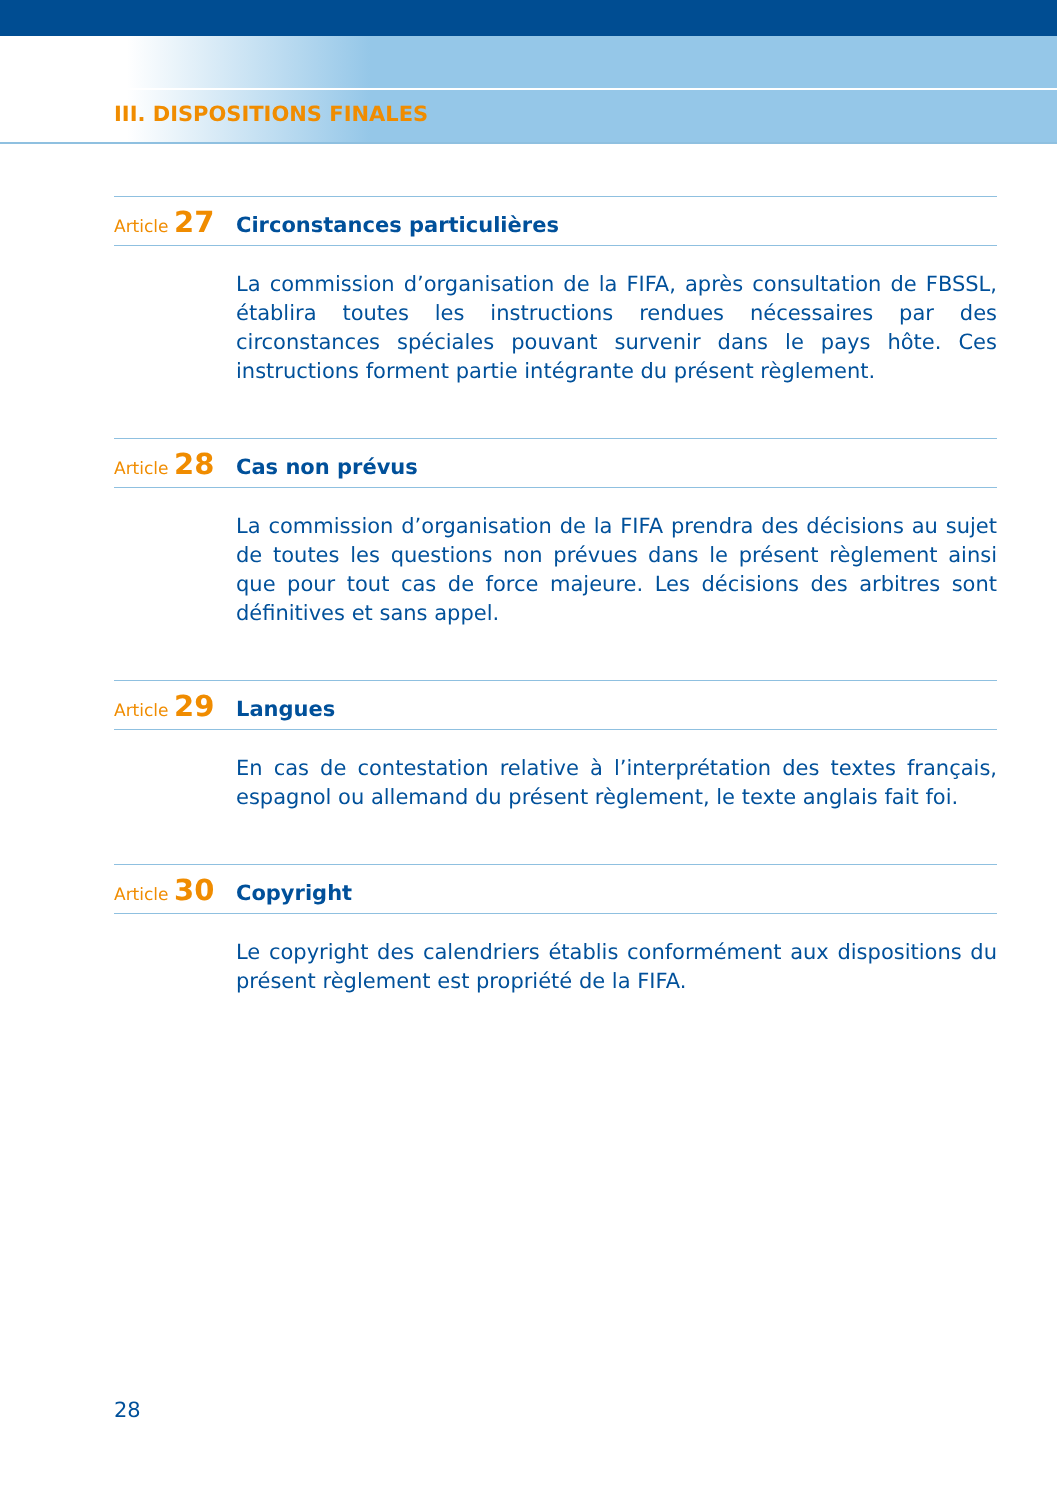III. DISPOSITIONS FINALES
Article 27
Circonstances particulières
La commission d’organisation de la FIFA, après consultation de FBSSL, établira toutes les instructions rendues nécessaires par des circonstances spéciales pouvant survenir dans le pays hôte. Ces instructions forment partie intégrante du présent règlement.
Article 28
Cas non prévus
La commission d’organisation de la FIFA prendra des décisions au sujet de toutes les questions non prévues dans le présent règlement ainsi que pour tout cas de force majeure. Les décisions des arbitres sont définitives et sans appel.
Article 29
Langues
En cas de contestation relative à l’interprétation des textes français, espagnol ou allemand du présent règlement, le texte anglais fait foi.
Article 30
Copyright
Le copyright des calendriers établis conformément aux dispositions du présent règlement est propriété de la FIFA.
28